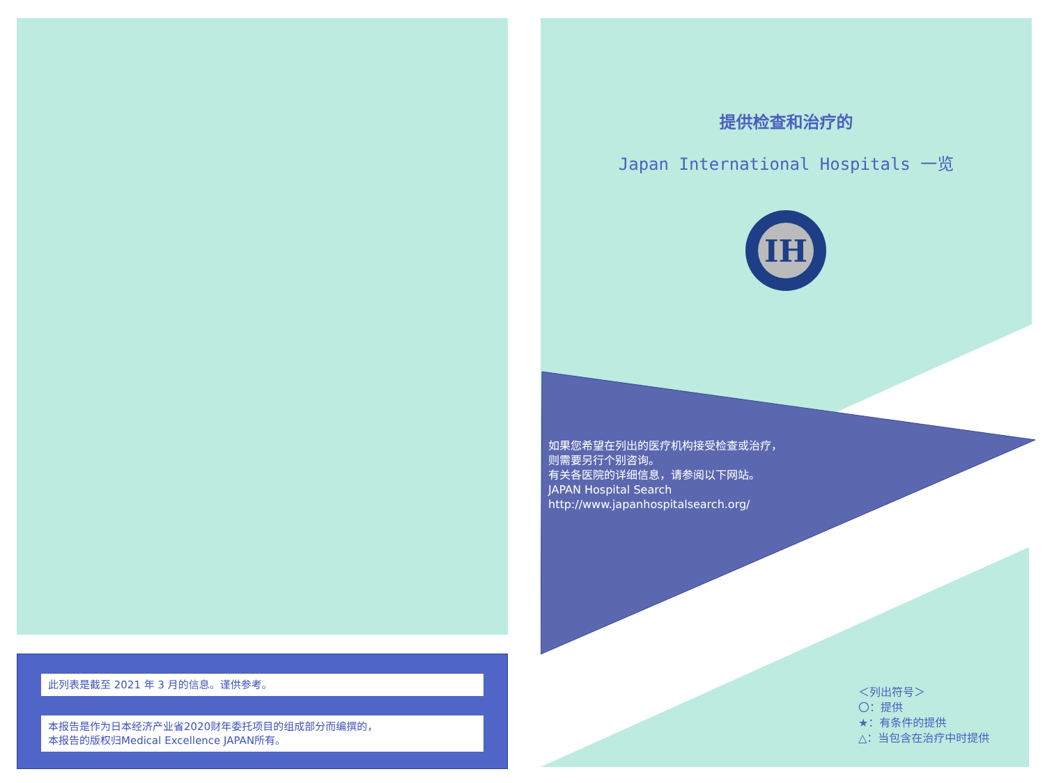此列表是截至 2021 年 3 月的信息。谨供参考。
本报告是作为日本经济产业省2020财年委托项目的组成部分而编撰的，
本报告的版权归Medical Excellence JAPAN所有。
提供检查和治疗的
Japan International Hospitals 一览
IH
如果您希望在列出的医疗机构接受检查或治疗，
则需要另行个别咨询。
有关各医院的详细信息，请参阅以下网站。
JAPAN Hospital Search
http://www.japanhospitalsearch.org/
＜列出符号＞
〇：提供
★：有条件的提供
△：当包含在治疗中时提供